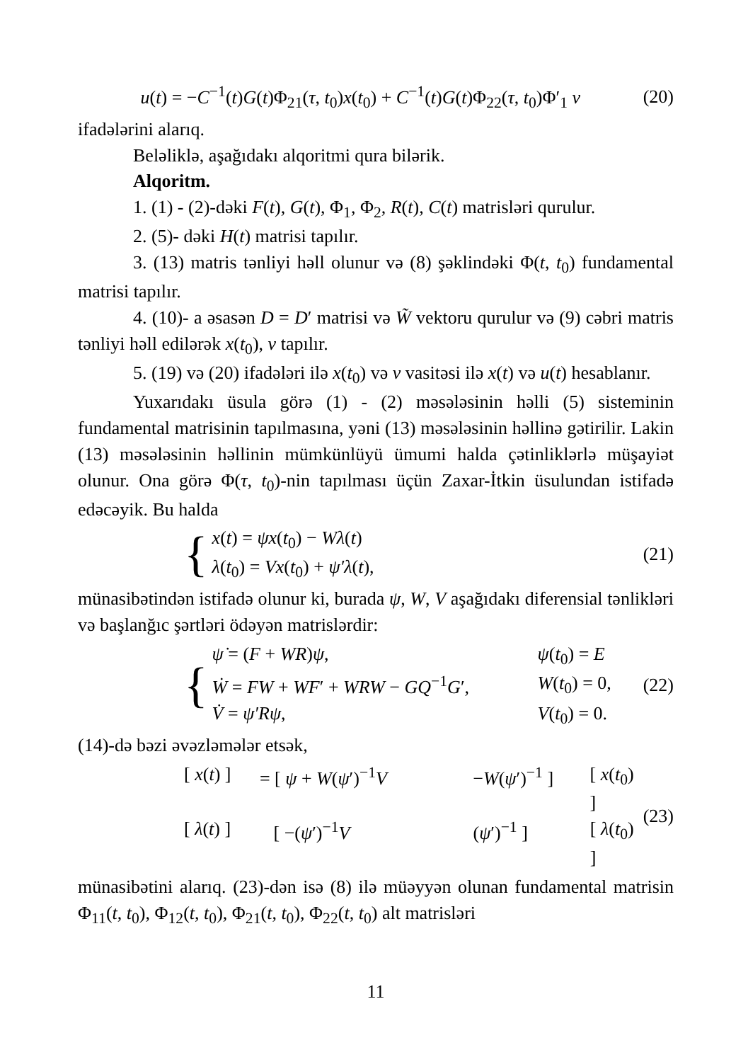u(t) = −C<sup>−1</sup>(t)G(t)Φ<sub>21</sub>(τ, t<sub>0</sub>)x(t<sub>0</sub>) + C<sup>−1</sup>(t)G(t)Φ<sub>22</sub>(τ, t<sub>0</sub>)Φ′<sub>1</sub> ν (20)
ifadələrini alarıq.
Beləliklə, aşağıdakı alqoritmi qura bilərik.
Alqoritm.
1. (1) - (2)-dəki F(t), G(t), Φ<sub>1</sub>, Φ<sub>2</sub>, R(t), C(t) matrisləri qurulur.
2. (5)- dəki H(t) matrisi tapılır.
3. (13) matris tənliyi həll olunur və (8) şəklindəki Φ(t, t<sub>0</sub>) fundamental matrisi tapılır.
4. (10)- a əsasən D = D′ matrisi və W̃ vektoru qurulur və (9) cəbri matris tənliyi həll edilərək x(t<sub>0</sub>), ν tapılır.
5. (19) və (20) ifadələri ilə x(t<sub>0</sub>) və ν vasitəsi ilə x(t) və u(t) hesablanır.
Yuxarıdakı üsula görə (1) - (2) məsələsinin həlli (5) sisteminin fundamental matrisinin tapılmasına, yəni (13) məsələsinin həllinə gətirilir. Lakin (13) məsələsinin həllinin mümkünlüyü ümumi halda çətinliklərlə müşayiət olunur. Ona görə Φ(τ, t<sub>0</sub>)-nin tapılması üçün Zaxar-İtkin üsulundan istifadə edəcəyik. Bu halda
{
x(t) = ψx(t<sub>0</sub>) − Wλ(t)
λ(t<sub>0</sub>) = Vx(t<sub>0</sub>) + ψ′λ(t),
(21)
münasibətindən istifadə olunur ki, burada ψ, W, V aşağıdakı diferensial tənlikləri və başlanğıc şərtləri ödəyən matrislərdir:
{
ψ̇ = (F + WR)ψ, ψ(t<sub>0</sub>) = E
Ẇ = FW + WF′ + WRW − GQ<sup>−1</sup>G′, W(t<sub>0</sub>) = 0,
V̇ = ψ′Rψ, V(t<sub>0</sub>) = 0.
(22)
(14)-də bəzi əvəzləmələr etsək,
[ x(t) ] = [ ψ + W(ψ′)<sup>−1</sup>V −W(ψ′)<sup>−1</sup> ] [ x(t<sub>0</sub>) ]
[ λ(t) ] [ −(ψ′)<sup>−1</sup>V (ψ′)<sup>−1</sup> ] [ λ(t<sub>0</sub>) ]
(23)
münasibətini alarıq. (23)-dən isə (8) ilə müəyyən olunan fundamental matrisin Φ<sub>11</sub>(t, t<sub>0</sub>), Φ<sub>12</sub>(t, t<sub>0</sub>), Φ<sub>21</sub>(t, t<sub>0</sub>), Φ<sub>22</sub>(t, t<sub>0</sub>) alt matrisləri
11